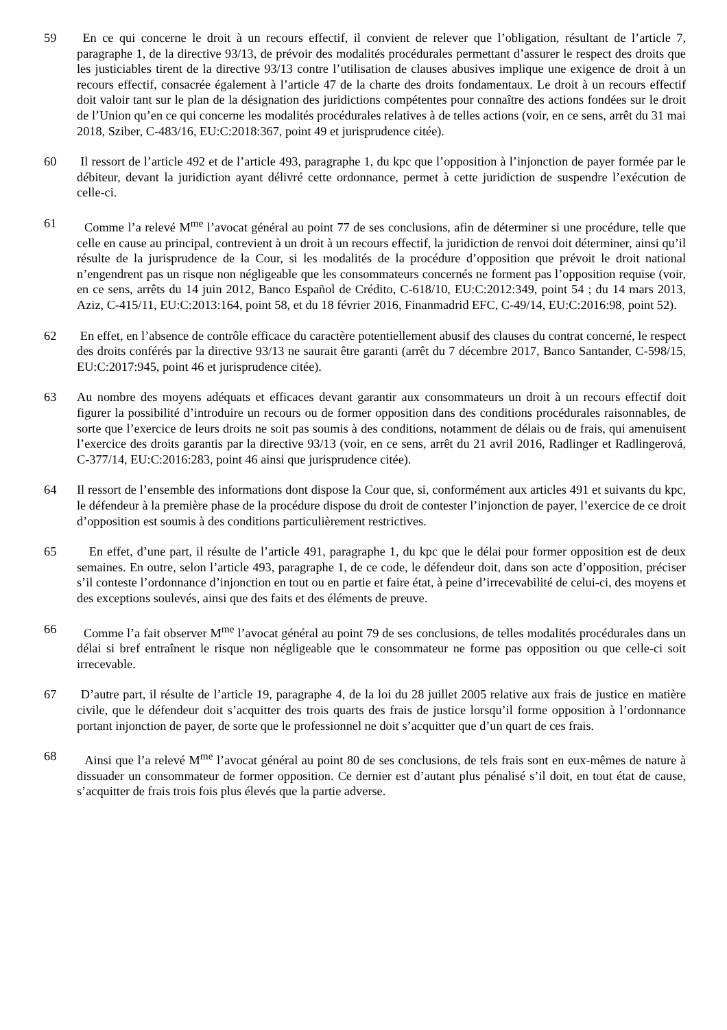59 En ce qui concerne le droit à un recours effectif, il convient de relever que l’obligation, résultant de l’article 7, paragraphe 1, de la directive 93/13, de prévoir des modalités procédurales permettant d’assurer le respect des droits que les justiciables tirent de la directive 93/13 contre l’utilisation de clauses abusives implique une exigence de droit à un recours effectif, consacrée également à l’article 47 de la charte des droits fondamentaux. Le droit à un recours effectif doit valoir tant sur le plan de la désignation des juridictions compétentes pour connaître des actions fondées sur le droit de l’Union qu’en ce qui concerne les modalités procédurales relatives à de telles actions (voir, en ce sens, arrêt du 31 mai 2018, Sziber, C‑483/16, EU:C:2018:367, point 49 et jurisprudence citée).
60 Il ressort de l’article 492 et de l’article 493, paragraphe 1, du kpc que l’opposition à l’injonction de payer formée par le débiteur, devant la juridiction ayant délivré cette ordonnance, permet à cette juridiction de suspendre l’exécution de celle-ci.
61 Comme l’a relevé M<sup>me</sup> l’avocat général au point 77 de ses conclusions, afin de déterminer si une procédure, telle que celle en cause au principal, contrevient à un droit à un recours effectif, la juridiction de renvoi doit déterminer, ainsi qu’il résulte de la jurisprudence de la Cour, si les modalités de la procédure d’opposition que prévoit le droit national n’engendrent pas un risque non négligeable que les consommateurs concernés ne forment pas l’opposition requise (voir, en ce sens, arrêts du 14 juin 2012, Banco Español de Crédito, C‑618/10, EU:C:2012:349, point 54 ; du 14 mars 2013, Aziz, C‑415/11, EU:C:2013:164, point 58, et du 18 février 2016, Finanmadrid EFC, C‑49/14, EU:C:2016:98, point 52).
62 En effet, en l’absence de contrôle efficace du caractère potentiellement abusif des clauses du contrat concerné, le respect des droits conférés par la directive 93/13 ne saurait être garanti (arrêt du 7 décembre 2017, Banco Santander, C‑598/15, EU:C:2017:945, point 46 et jurisprudence citée).
63 Au nombre des moyens adéquats et efficaces devant garantir aux consommateurs un droit à un recours effectif doit figurer la possibilité d’introduire un recours ou de former opposition dans des conditions procédurales raisonnables, de sorte que l’exercice de leurs droits ne soit pas soumis à des conditions, notamment de délais ou de frais, qui amenuisent l’exercice des droits garantis par la directive 93/13 (voir, en ce sens, arrêt du 21 avril 2016, Radlinger et Radlingerová, C‑377/14, EU:C:2016:283, point 46 ainsi que jurisprudence citée).
64 Il ressort de l’ensemble des informations dont dispose la Cour que, si, conformément aux articles 491 et suivants du kpc, le défendeur à la première phase de la procédure dispose du droit de contester l’injonction de payer, l’exercice de ce droit d’opposition est soumis à des conditions particulièrement restrictives.
65 En effet, d’une part, il résulte de l’article 491, paragraphe 1, du kpc que le délai pour former opposition est de deux semaines. En outre, selon l’article 493, paragraphe 1, de ce code, le défendeur doit, dans son acte d’opposition, préciser s’il conteste l’ordonnance d’injonction en tout ou en partie et faire état, à peine d’irrecevabilité de celui-ci, des moyens et des exceptions soulevés, ainsi que des faits et des éléments de preuve.
66 Comme l’a fait observer M<sup>me</sup> l’avocat général au point 79 de ses conclusions, de telles modalités procédurales dans un délai si bref entraînent le risque non négligeable que le consommateur ne forme pas opposition ou que celle-ci soit irrecevable.
67 D’autre part, il résulte de l’article 19, paragraphe 4, de la loi du 28 juillet 2005 relative aux frais de justice en matière civile, que le défendeur doit s’acquitter des trois quarts des frais de justice lorsqu’il forme opposition à l’ordonnance portant injonction de payer, de sorte que le professionnel ne doit s’acquitter que d’un quart de ces frais.
68 Ainsi que l’a relevé M<sup>me</sup> l’avocat général au point 80 de ses conclusions, de tels frais sont en eux-mêmes de nature à dissuader un consommateur de former opposition. Ce dernier est d’autant plus pénalisé s’il doit, en tout état de cause, s’acquitter de frais trois fois plus élevés que la partie adverse.